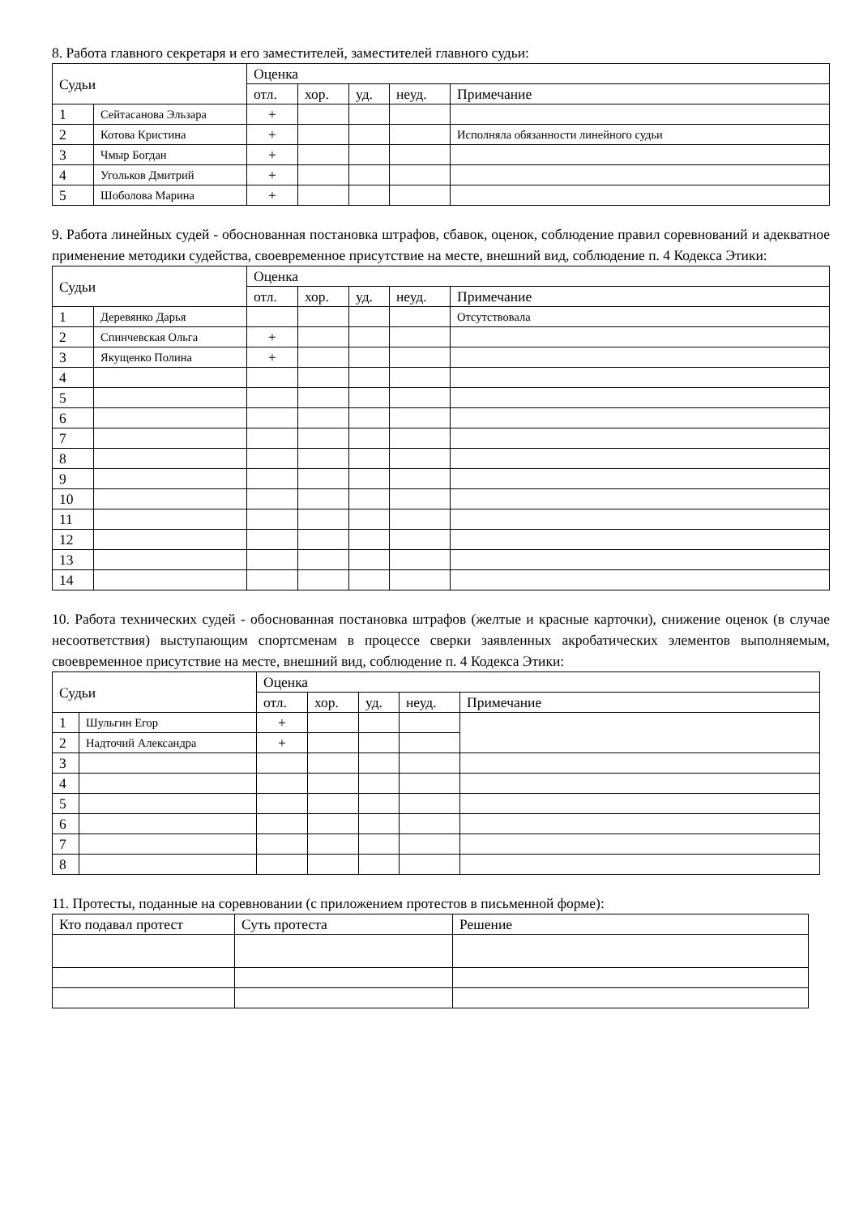8. Работа главного секретаря и его заместителей, заместителей главного судьи:
| Судьи | | Оценка | | | | |
| --- | --- | --- | --- | --- | --- | --- |
| | | отл. | хор. | уд. | неуд. | Примечание |
| 1 | Сейтасанова Эльзара | + | | | | |
| 2 | Котова Кристина | + | | | | Исполняла обязанности линейного судьи |
| 3 | Чмыр Богдан | + | | | | |
| 4 | Угольков Дмитрий | + | | | | |
| 5 | Шоболова Марина | + | | | | |
9. Работа линейных судей - обоснованная постановка штрафов, сбавок, оценок, соблюдение правил соревнований и адекватное применение методики судейства, своевременное присутствие на месте, внешний вид, соблюдение п. 4 Кодекса Этики:
| Судьи | | Оценка | | | | |
| --- | --- | --- | --- | --- | --- | --- |
| | | отл. | хор. | уд. | неуд. | Примечание |
| 1 | Деревянко Дарья | | | | | Отсутствовала |
| 2 | Спинчевская Ольга | + | | | | |
| 3 | Якущенко Полина | + | | | | |
| 4 | | | | | | |
| 5 | | | | | | |
| 6 | | | | | | |
| 7 | | | | | | |
| 8 | | | | | | |
| 9 | | | | | | |
| 10 | | | | | | |
| 11 | | | | | | |
| 12 | | | | | | |
| 13 | | | | | | |
| 14 | | | | | | |
10. Работа технических судей - обоснованная постановка штрафов (желтые и красные карточки), снижение оценок (в случае несоответствия) выступающим спортсменам в процессе сверки заявленных акробатических элементов выполняемым, своевременное присутствие на месте, внешний вид, соблюдение п. 4 Кодекса Этики:
| Судьи | | Оценка | | | | |
| --- | --- | --- | --- | --- | --- | --- |
| | | отл. | хор. | уд. | неуд. | Примечание |
| 1 | Шульгин Егор | + | | | | |
| 2 | Надточий Александра | + | | | | |
| 3 | | | | | | |
| 4 | | | | | | |
| 5 | | | | | | |
| 6 | | | | | | |
| 7 | | | | | | |
| 8 | | | | | | |
11. Протесты, поданные на соревновании (с приложением протестов в письменной форме):
| Кто подавал протест | Суть протеста | Решение |
| --- | --- | --- |